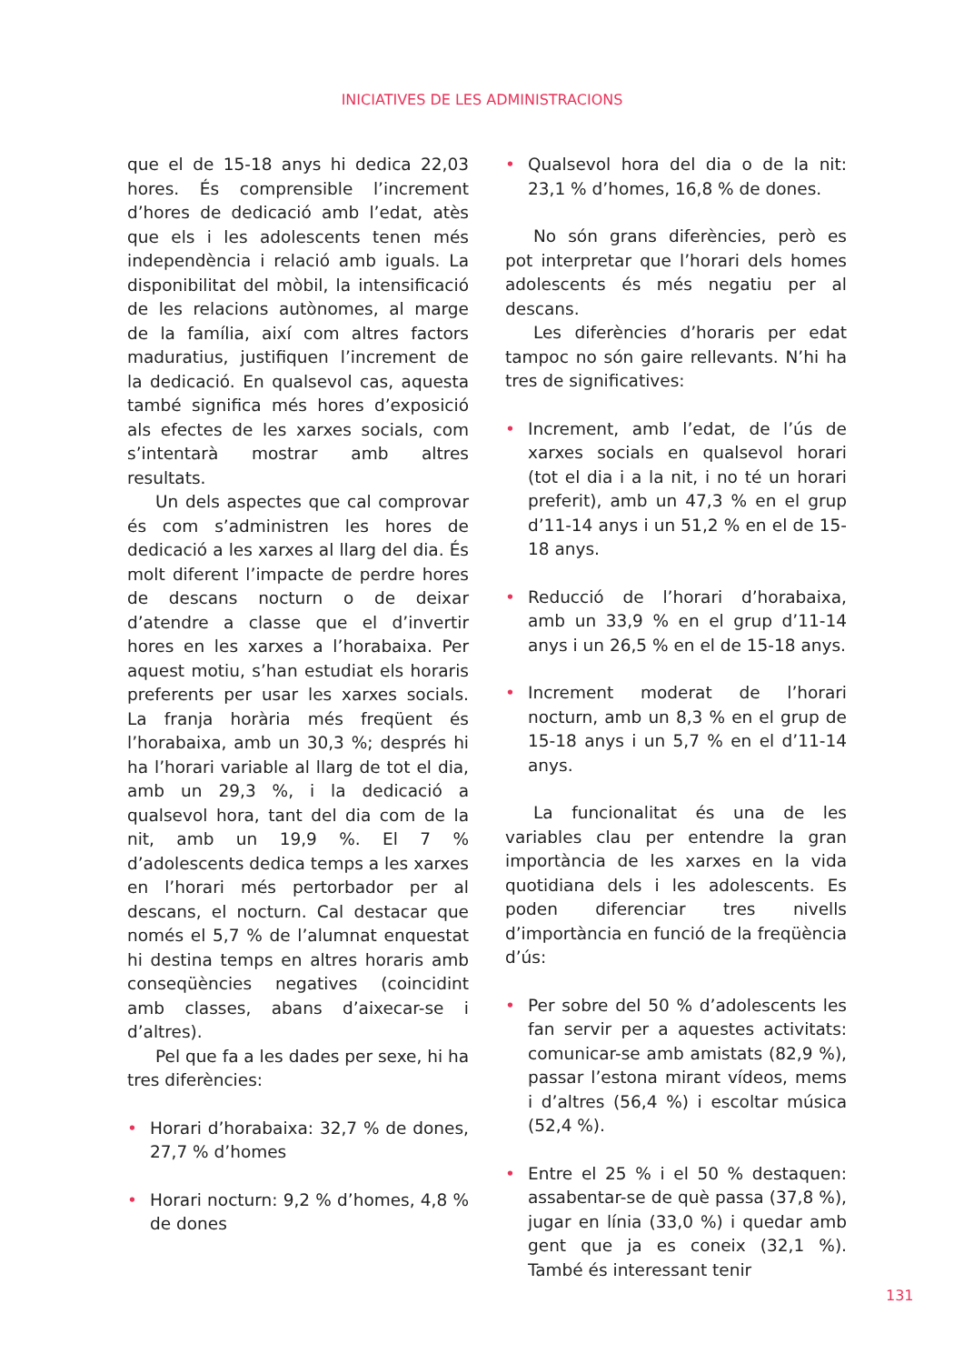INICIATIVES DE LES ADMINISTRACIONS
que el de 15-18 anys hi dedica 22,03 hores. És comprensible l’increment d’hores de dedicació amb l’edat, atès que els i les adolescents tenen més independència i relació amb iguals. La disponibilitat del mòbil, la intensificació de les relacions autònomes, al marge de la família, així com altres factors maduratius, justifiquen l’increment de la dedicació. En qualsevol cas, aquesta també significa més hores d’exposició als efectes de les xarxes socials, com s’intentarà mostrar amb altres resultats.
Un dels aspectes que cal comprovar és com s’administren les hores de dedicació a les xarxes al llarg del dia. És molt diferent l’impacte de perdre hores de descans nocturn o de deixar d’atendre a classe que el d’invertir hores en les xarxes a l’horabaixa. Per aquest motiu, s’han estudiat els horaris preferents per usar les xarxes socials. La franja horària més freqüent és l’horabaixa, amb un 30,3 %; després hi ha l’horari variable al llarg de tot el dia, amb un 29,3 %, i la dedicació a qualsevol hora, tant del dia com de la nit, amb un 19,9 %. El 7 % d’adolescents dedica temps a les xarxes en l’horari més pertorbador per al descans, el nocturn. Cal destacar que només el 5,7 % de l’alumnat enquestat hi destina temps en altres horaris amb conseqüències negatives (coincidint amb classes, abans d’aixecar-se i d’altres).
Pel que fa a les dades per sexe, hi ha tres diferències:
• Horari d’horabaixa: 32,7 % de dones, 27,7 % d’homes
• Horari nocturn: 9,2 % d’homes, 4,8 % de dones
• Qualsevol hora del dia o de la nit: 23,1 % d’homes, 16,8 % de dones.
No són grans diferències, però es pot interpretar que l’horari dels homes adolescents és més negatiu per al descans.
Les diferències d’horaris per edat tampoc no són gaire rellevants. N’hi ha tres de significatives:
• Increment, amb l’edat, de l’ús de xarxes socials en qualsevol horari (tot el dia i a la nit, i no té un horari preferit), amb un 47,3 % en el grup d’11-14 anys i un 51,2 % en el de 15-18 anys.
• Reducció de l’horari d’horabaixa, amb un 33,9 % en el grup d’11-14 anys i un 26,5 % en el de 15-18 anys.
• Increment moderat de l’horari nocturn, amb un 8,3 % en el grup de 15-18 anys i un 5,7 % en el d’11-14 anys.
La funcionalitat és una de les variables clau per entendre la gran importància de les xarxes en la vida quotidiana dels i les adolescents. Es poden diferenciar tres nivells d’importància en funció de la freqüència d’ús:
• Per sobre del 50 % d’adolescents les fan servir per a aquestes activitats: comunicar-se amb amistats (82,9 %), passar l’estona mirant vídeos, mems i d’altres (56,4 %) i escoltar música (52,4 %).
• Entre el 25 % i el 50 % destaquen: assabentar-se de què passa (37,8 %), jugar en línia (33,0 %) i quedar amb gent que ja es coneix (32,1 %). També és interessant tenir
131